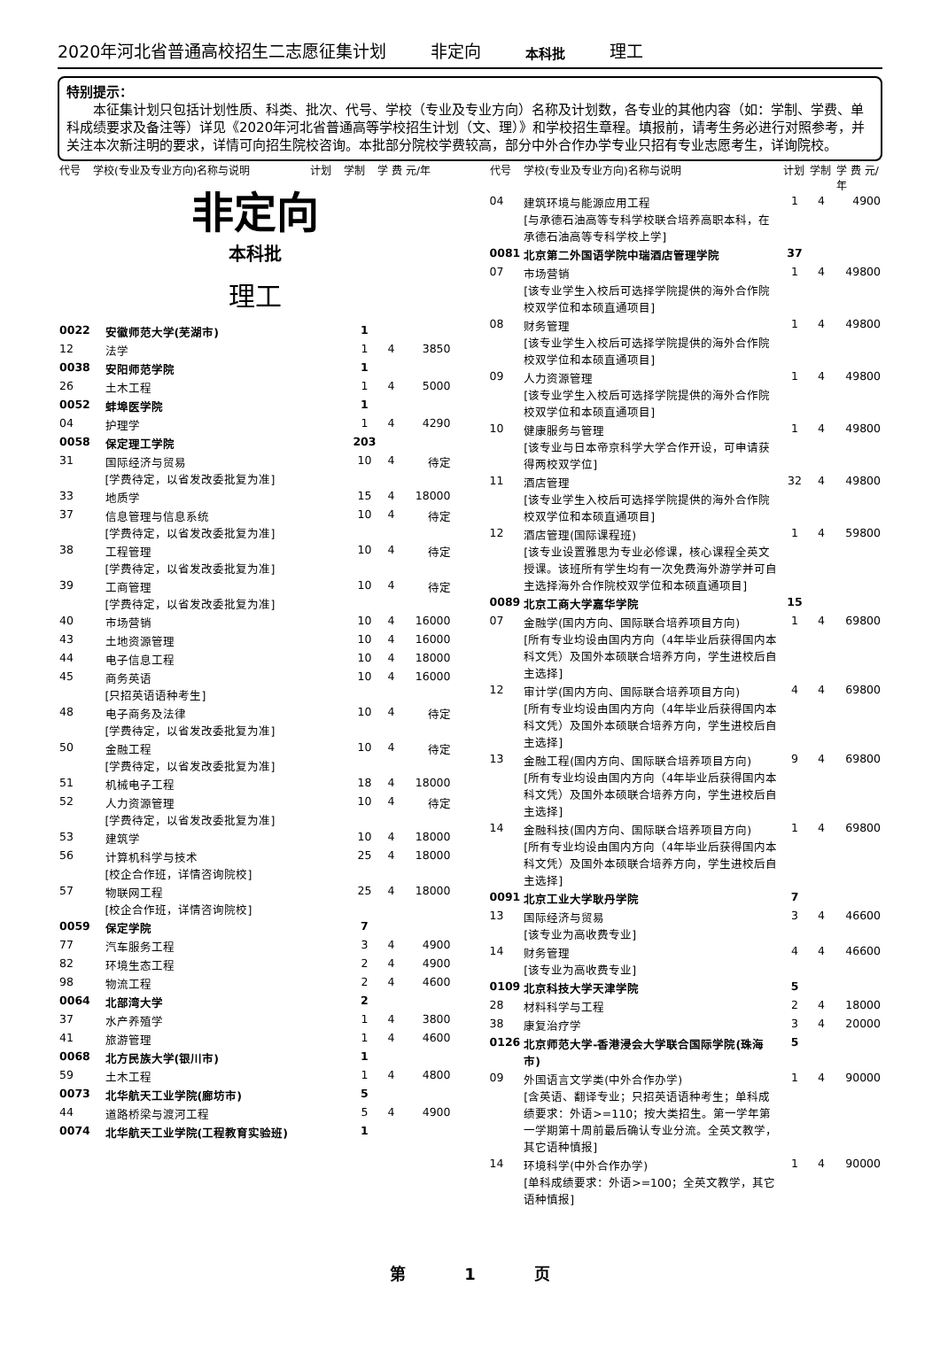2020年河北省普通高校招生二志愿征集计划 非定向 本科批 理工
特别提示：
　　本征集计划只包括计划性质、科类、批次、代号、学校（专业及专业方向）名称及计划数，各专业的其他内容（如：学制、学费、单科成绩要求及备注等）详见《2020年河北省普通高等学校招生计划（文、理）》和学校招生章程。填报前，请考生务必进行对照参考，并关注本次新注明的要求，详情可向招生院校咨询。本批部分院校学费较高，部分中外合作办学专业只招有专业志愿考生，详询院校。
| 代号 | 学校(专业及专业方向)名称与说明 | 计划 | 学制 | 学 费 元/年 |
| --- | --- | --- | --- | --- |
非定向
本科批
理工
| 0022 | 安徽师范大学(芜湖市) | 1 | | |
| 12 | 法学 | 1 | 4 | 3850 |
| 0038 | 安阳师范学院 | 1 | | |
| 26 | 土木工程 | 1 | 4 | 5000 |
| 0052 | 蚌埠医学院 | 1 | | |
| 04 | 护理学 | 1 | 4 | 4290 |
| 0058 | 保定理工学院 | 203 | | |
| 31 | 国际经济与贸易 [学费待定，以省发改委批复为准] | 10 | 4 | 待定 |
| 33 | 地质学 | 15 | 4 | 18000 |
| 37 | 信息管理与信息系统 [学费待定，以省发改委批复为准] | 10 | 4 | 待定 |
| 38 | 工程管理 [学费待定，以省发改委批复为准] | 10 | 4 | 待定 |
| 39 | 工商管理 [学费待定，以省发改委批复为准] | 10 | 4 | 待定 |
| 40 | 市场营销 | 10 | 4 | 16000 |
| 43 | 土地资源管理 | 10 | 4 | 16000 |
| 44 | 电子信息工程 | 10 | 4 | 18000 |
| 45 | 商务英语 [只招英语语种考生] | 10 | 4 | 16000 |
| 48 | 电子商务及法律 [学费待定，以省发改委批复为准] | 10 | 4 | 待定 |
| 50 | 金融工程 [学费待定，以省发改委批复为准] | 10 | 4 | 待定 |
| 51 | 机械电子工程 | 18 | 4 | 18000 |
| 52 | 人力资源管理 [学费待定，以省发改委批复为准] | 10 | 4 | 待定 |
| 53 | 建筑学 | 10 | 4 | 18000 |
| 56 | 计算机科学与技术 [校企合作班，详情咨询院校] | 25 | 4 | 18000 |
| 57 | 物联网工程 [校企合作班，详情咨询院校] | 25 | 4 | 18000 |
| 0059 | 保定学院 | 7 | | |
| 77 | 汽车服务工程 | 3 | 4 | 4900 |
| 82 | 环境生态工程 | 2 | 4 | 4900 |
| 98 | 物流工程 | 2 | 4 | 4600 |
| 0064 | 北部湾大学 | 2 | | |
| 37 | 水产养殖学 | 1 | 4 | 3800 |
| 41 | 旅游管理 | 1 | 4 | 4600 |
| 0068 | 北方民族大学(银川市) | 1 | | |
| 59 | 土木工程 | 1 | 4 | 4800 |
| 0073 | 北华航天工业学院(廊坊市) | 5 | | |
| 44 | 道路桥梁与渡河工程 | 5 | 4 | 4900 |
| 0074 | 北华航天工业学院(工程教育实验班) | 1 | | |
| 代号 | 学校(专业及专业方向)名称与说明 | 计划 | 学制 | 学 费 元/年 |
| --- | --- | --- | --- | --- |
| 04 | 建筑环境与能源应用工程 [与承德石油高等专科学校联合培养高职本科，在承德石油高等专科学校上学] | 1 | 4 | 4900 |
| 0081 | 北京第二外国语学院中瑞酒店管理学院 | 37 | | |
| 07 | 市场营销 [该专业学生入校后可选择学院提供的海外合作院校双学位和本硕直通项目] | 1 | 4 | 49800 |
| 08 | 财务管理 [该专业学生入校后可选择学院提供的海外合作院校双学位和本硕直通项目] | 1 | 4 | 49800 |
| 09 | 人力资源管理 [该专业学生入校后可选择学院提供的海外合作院校双学位和本硕直通项目] | 1 | 4 | 49800 |
| 10 | 健康服务与管理 [该专业与日本帝京科学大学合作开设，可申请获得两校双学位] | 1 | 4 | 49800 |
| 11 | 酒店管理 [该专业学生入校后可选择学院提供的海外合作院校双学位和本硕直通项目] | 32 | 4 | 49800 |
| 12 | 酒店管理(国际课程班) [该专业设置雅思为专业必修课，核心课程全英文授课。该班所有学生均有一次免费海外游学并可自主选择海外合作院校双学位和本硕直通项目] | 1 | 4 | 59800 |
| 0089 | 北京工商大学嘉华学院 | 15 | | |
| 07 | 金融学(国内方向、国际联合培养项目方向) [所有专业均设由国内方向（4年毕业后获得国内本科文凭）及国外本硕联合培养方向，学生进校后自主选择] | 1 | 4 | 69800 |
| 12 | 审计学(国内方向、国际联合培养项目方向) [所有专业均设由国内方向（4年毕业后获得国内本科文凭）及国外本硕联合培养方向，学生进校后自主选择] | 4 | 4 | 69800 |
| 13 | 金融工程(国内方向、国际联合培养项目方向) [所有专业均设由国内方向（4年毕业后获得国内本科文凭）及国外本硕联合培养方向，学生进校后自主选择] | 9 | 4 | 69800 |
| 14 | 金融科技(国内方向、国际联合培养项目方向) [所有专业均设由国内方向（4年毕业后获得国内本科文凭）及国外本硕联合培养方向，学生进校后自主选择] | 1 | 4 | 69800 |
| 0091 | 北京工业大学耿丹学院 | 7 | | |
| 13 | 国际经济与贸易 [该专业为高收费专业] | 3 | 4 | 46600 |
| 14 | 财务管理 [该专业为高收费专业] | 4 | 4 | 46600 |
| 0109 | 北京科技大学天津学院 | 5 | | |
| 28 | 材料科学与工程 | 2 | 4 | 18000 |
| 38 | 康复治疗学 | 3 | 4 | 20000 |
| 0126 | 北京师范大学-香港浸会大学联合国际学院(珠海市) | 5 | | |
| 09 | 外国语言文学类(中外合作办学) [含英语、翻译专业；只招英语语种考生；单科成绩要求：外语>=110；按大类招生。第一学年第一学期第十周前最后确认专业分流。全英文教学，其它语种慎报] | 1 | 4 | 90000 |
| 14 | 环境科学(中外合作办学) [单科成绩要求：外语>=100；全英文教学，其它语种慎报] | 1 | 4 | 90000 |
第 1 页